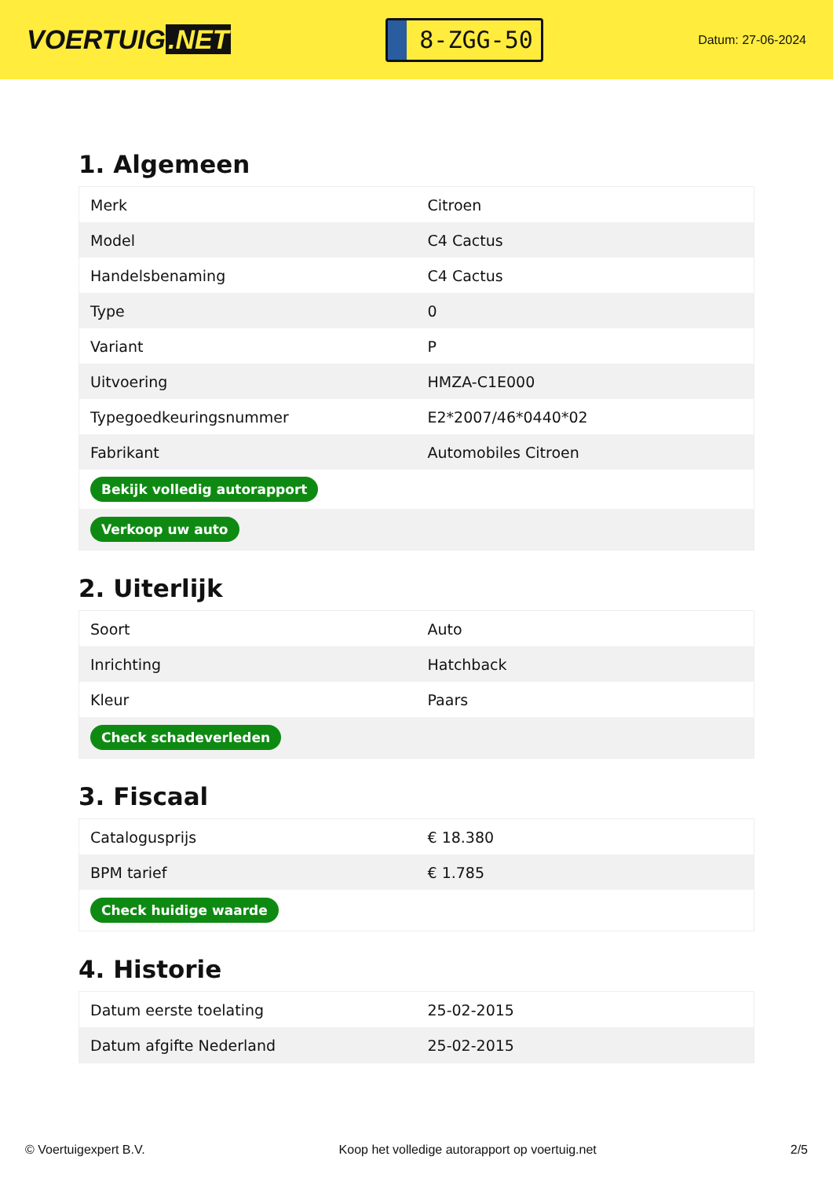VOERTUIG.NET
8-ZGG-50
Datum: 27-06-2024
1. Algemeen
| Merk | Citroen |
| Model | C4 Cactus |
| Handelsbenaming | C4 Cactus |
| Type | 0 |
| Variant | P |
| Uitvoering | HMZA-C1E000 |
| Typegoedkeuringsnummer | E2*2007/46*0440*02 |
| Fabrikant | Automobiles Citroen |
| Bekijk volledig autorapport | |
| Verkoop uw auto | |
2. Uiterlijk
| Soort | Auto |
| Inrichting | Hatchback |
| Kleur | Paars |
| Check schadeverleden | |
3. Fiscaal
| Catalogusprijs | € 18.380 |
| BPM tarief | € 1.785 |
| Check huidige waarde | |
4. Historie
| Datum eerste toelating | 25-02-2015 |
| Datum afgifte Nederland | 25-02-2015 |
© Voertuigexpert B.V. Koop het volledige autorapport op voertuig.net 2/5